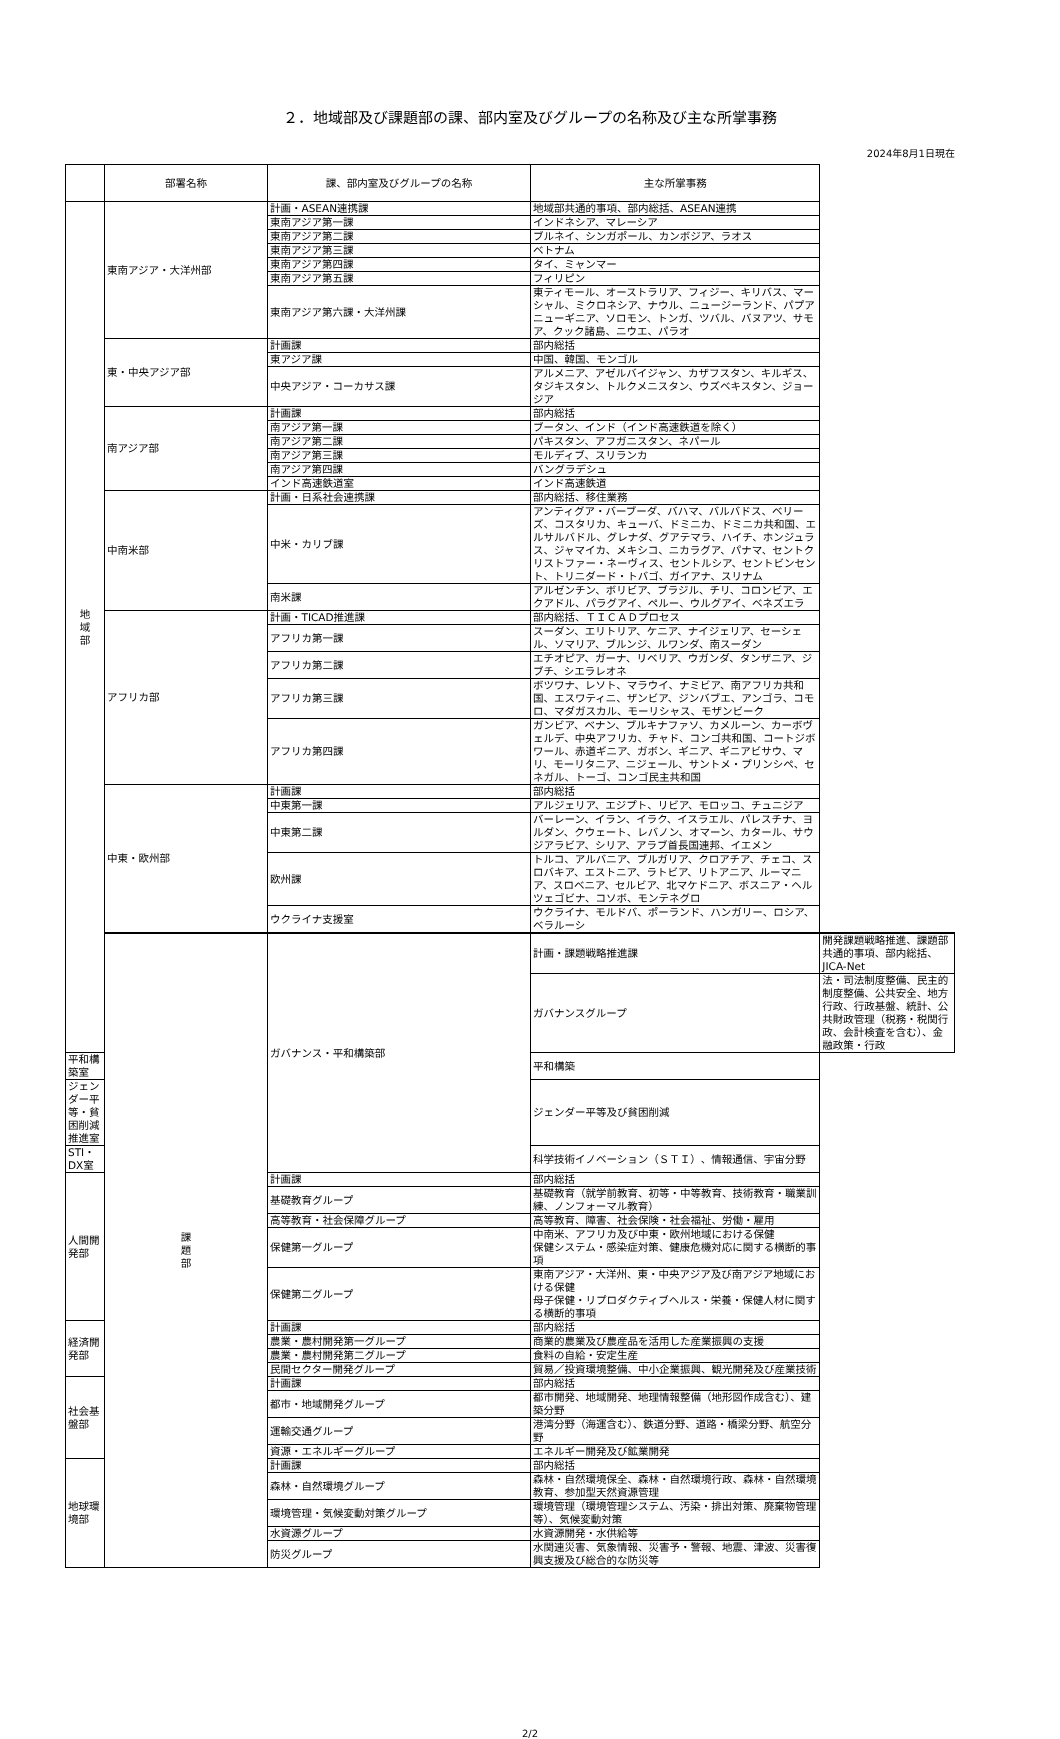２．地域部及び課題部の課、部内室及びグループの名称及び主な所掌事務
2024年8月1日現在
| | 部署名称 | 課、部内室及びグループの名称 | 主な所掌事務 | |
| --- | --- | --- | --- | --- |
| 地 域 部 | 東南アジア・大洋州部 | 計画・ASEAN連携課 | 地域部共通的事項、部内総括、ASEAN連携 | |
| | | 東南アジア第一課 | インドネシア、マレーシア | |
| | | 東南アジア第二課 | ブルネイ、シンガポール、カンボジア、ラオス | |
| | | 東南アジア第三課 | ベトナム | |
| | | 東南アジア第四課 | タイ、ミャンマー | |
| | | 東南アジア第五課 | フィリピン | |
| | | 東南アジア第六課・大洋州課 | 東ティモール、オーストラリア、フィジー、キリバス、マーシャル、ミクロネシア、ナウル、ニュージーランド、パプアニューギニア、ソロモン、トンガ、ツバル、バヌアツ、サモア、クック諸島、ニウエ、パラオ | |
| | 東・中央アジア部 | 計画課 | 部内総括 | |
| | | 東アジア課 | 中国、韓国、モンゴル | |
| | | 中央アジア・コーカサス課 | アルメニア、アゼルバイジャン、カザフスタン、キルギス、タジキスタン、トルクメニスタン、ウズベキスタン、ジョージア | |
| | 南アジア部 | 計画課 | 部内総括 | |
| | | 南アジア第一課 | ブータン、インド（インド高速鉄道を除く） | |
| | | 南アジア第二課 | パキスタン、アフガニスタン、ネパール | |
| | | 南アジア第三課 | モルディブ、スリランカ | |
| | | 南アジア第四課 | バングラデシュ | |
| | | インド高速鉄道室 | インド高速鉄道 | |
| | 中南米部 | 計画・日系社会連携課 | 部内総括、移住業務 | |
| | | 中米・カリブ課 | アンティグア・バーブーダ、バハマ、バルバドス、ベリーズ、コスタリカ、キューバ、ドミニカ、ドミニカ共和国、エルサルバドル、グレナダ、グアテマラ、ハイチ、ホンジュラス、ジャマイカ、メキシコ、ニカラグア、パナマ、セントクリストファー・ネーヴィス、セントルシア、セントビンセント、トリニダード・トバゴ、ガイアナ、スリナム | |
| | | 南米課 | アルゼンチン、ボリビア、ブラジル、チリ、コロンビア、エクアドル、パラグアイ、ペルー、ウルグアイ、ベネズエラ | |
| | アフリカ部 | 計画・TICAD推進課 | 部内総括、ＴＩＣＡＤプロセス | |
| | | アフリカ第一課 | スーダン、エリトリア、ケニア、ナイジェリア、セーシェル、ソマリア、ブルンジ、ルワンダ、南スーダン | |
| | | アフリカ第二課 | エチオピア、ガーナ、リベリア、ウガンダ、タンザニア、ジブチ、シエラレオネ | |
| | | アフリカ第三課 | ボツワナ、レソト、マラウイ、ナミビア、南アフリカ共和国、エスワティニ、ザンビア、ジンバブエ、アンゴラ、コモロ、マダガスカル、モーリシャス、モザンビーク | |
| | | アフリカ第四課 | ガンビア、ベナン、ブルキナファソ、カメルーン、カーボヴェルデ、中央アフリカ、チャド、コンゴ共和国、コートジボワール、赤道ギニア、ガボン、ギニア、ギニアビサウ、マリ、モーリタニア、ニジェール、サントメ・プリンシペ、セネガル、トーゴ、コンゴ民主共和国 | |
| | 中東・欧州部 | 計画課 | 部内総括 | |
| | | 中東第一課 | アルジェリア、エジプト、リビア、モロッコ、チュニジア | |
| | | 中東第二課 | バーレーン、イラン、イラク、イスラエル、パレスチナ、ヨルダン、クウェート、レバノン、オマーン、カタール、サウジアラビア、シリア、アラブ首長国連邦、イエメン | |
| | | 欧州課 | トルコ、アルバニア、ブルガリア、クロアチア、チェコ、スロバキア、エストニア、ラトビア、リトアニア、ルーマニア、スロベニア、セルビア、北マケドニア、ボスニア・ヘルツェゴビナ、コソボ、モンテネグロ | |
| | | ウクライナ支援室 | ウクライナ、モルドバ、ポーランド、ハンガリー、ロシア、ベラルーシ | |
| | 課 題 部 | ガバナンス・平和構築部 | 計画・課題戦略推進課 | 開発課題戦略推進、課題部共通的事項、部内総括、JICA-Net |
| | | | ガバナンスグループ | 法・司法制度整備、民主的制度整備、公共安全、地方行政、行政基盤、統計、公共財政管理（税務・税関行政、会計検査を含む）、金融政策・行政 |
| 平和構築室 | | | 平和構築 | |
| ジェンダー平等・貧困削減推進室 | | | ジェンダー平等及び貧困削減 | |
| STI・DX室 | | | 科学技術イノベーション（ＳＴＩ）、情報通信、宇宙分野 | |
| 人間開発部 | | 計画課 | 部内総括 | |
| | | 基礎教育グループ | 基礎教育（就学前教育、初等・中等教育、技術教育・職業訓練、ノンフォーマル教育） | |
| | | 高等教育・社会保障グループ | 高等教育、障害、社会保険・社会福祉、労働・雇用 | |
| | | 保健第一グループ | 中南米、アフリカ及び中東・欧州地域における保健 保健システム・感染症対策、健康危機対応に関する横断的事項 | |
| | | 保健第二グループ | 東南アジア・大洋州、東・中央アジア及び南アジア地域における保健 母子保健・リプロダクティブヘルス・栄養・保健人材に関する横断的事項 | |
| 経済開発部 | | 計画課 | 部内総括 | |
| | | 農業・農村開発第一グループ | 商業的農業及び農産品を活用した産業振興の支援 | |
| | | 農業・農村開発第二グループ | 食料の自給・安定生産 | |
| | | 民間セクター開発グループ | 貿易／投資環境整備、中小企業振興、観光開発及び産業技術 | |
| 社会基盤部 | | 計画課 | 部内総括 | |
| | | 都市・地域開発グループ | 都市開発、地域開発、地理情報整備（地形図作成含む）、建築分野 | |
| | | 運輸交通グループ | 港湾分野（海運含む）、鉄道分野、道路・橋梁分野、航空分野 | |
| | | 資源・エネルギーグループ | エネルギー開発及び鉱業開発 | |
| 地球環境部 | | 計画課 | 部内総括 | |
| | | 森林・自然環境グループ | 森林・自然環境保全、森林・自然環境行政、森林・自然環境教育、参加型天然資源管理 | |
| | | 環境管理・気候変動対策グループ | 環境管理（環境管理システム、汚染・排出対策、廃棄物管理等）、気候変動対策 | |
| | | 水資源グループ | 水資源開発・水供給等 | |
| | | 防災グループ | 水関連災害、気象情報、災害予・警報、地震、津波、災害復興支援及び総合的な防災等 | |
2/2